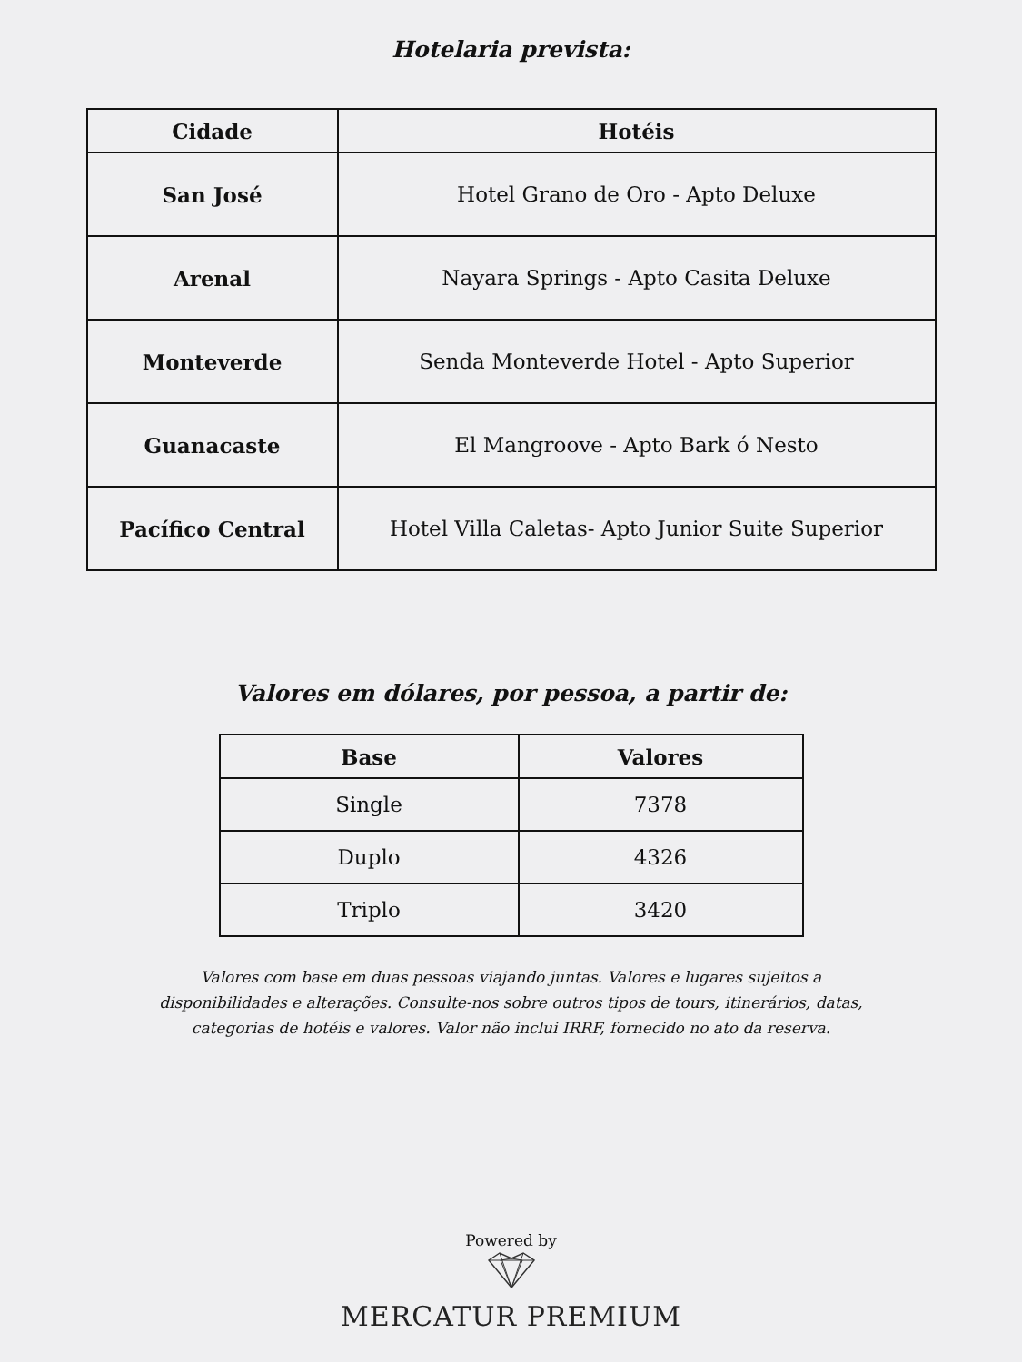Hotelaria prevista:
| Cidade | Hotéis |
| --- | --- |
| San José | Hotel Grano de Oro - Apto Deluxe |
| Arenal | Nayara Springs - Apto Casita Deluxe |
| Monteverde | Senda Monteverde Hotel - Apto Superior |
| Guanacaste | El Mangroove - Apto Bark ó Nesto |
| Pacífico Central | Hotel Villa Caletas- Apto Junior Suite Superior |
Valores em dólares, por pessoa, a partir de:
| Base | Valores |
| --- | --- |
| Single | 7378 |
| Duplo | 4326 |
| Triplo | 3420 |
Valores com base em duas pessoas viajando juntas. Valores e lugares sujeitos a disponibilidades e alterações. Consulte-nos sobre outros tipos de tours, itinerários, datas, categorias de hotéis e valores. Valor não inclui IRRF, fornecido no ato da reserva.
Powered by
MERCATUR PREMIUM